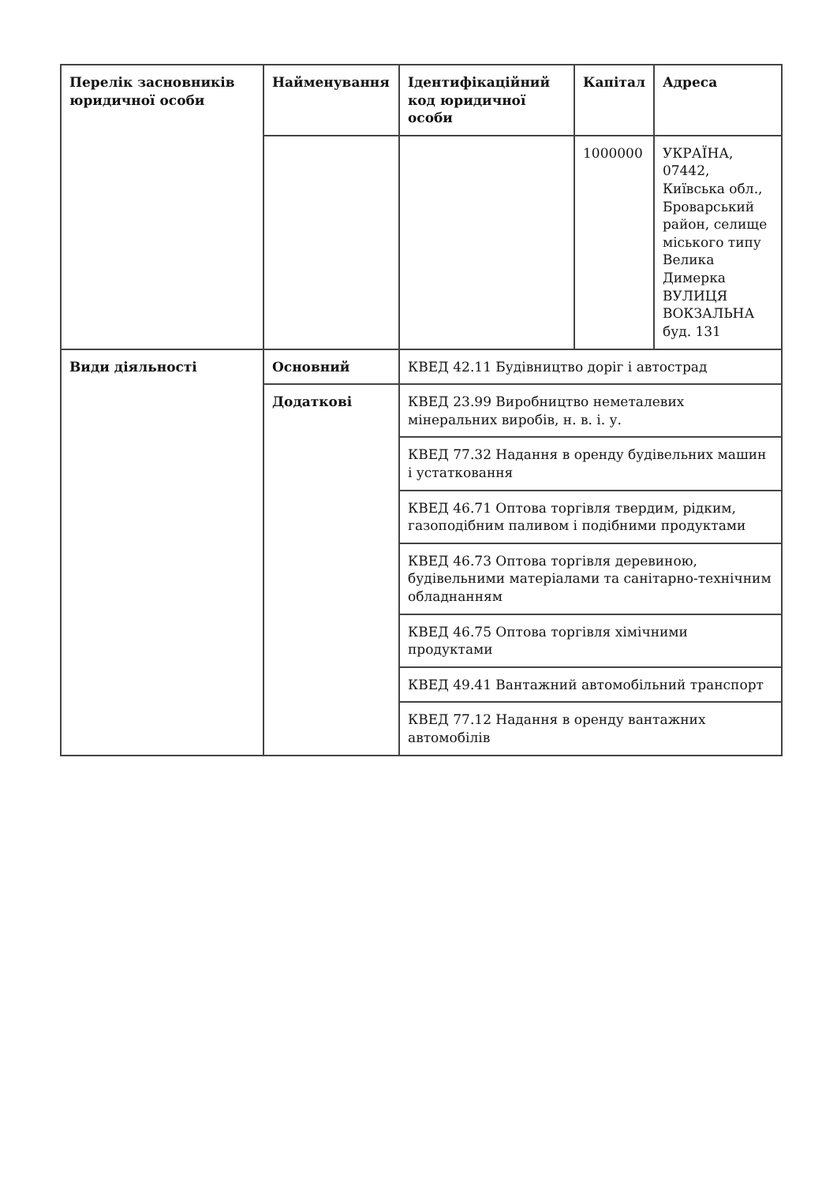| Перелік засновників юридичної особи | Найменування | Ідентифікаційний код юридичної особи | Капітал | Адреса |
| | | | 1000000 | УКРАЇНА, 07442, Київська обл., Броварський район, селище міського типу Велика Димерка ВУЛИЦЯ ВОКЗАЛЬНА буд. 131 |
| Види діяльності | Основний | КВЕД 42.11 Будівництво доріг і автострад | | |
| | Додаткові | КВЕД 23.99 Виробництво неметалевих мінеральних виробів, н. в. і. у. | | |
| | | КВЕД 77.32 Надання в оренду будівельних машин і устатковання | | |
| | | КВЕД 46.71 Оптова торгівля твердим, рідким, газоподібним паливом і подібними продуктами | | |
| | | КВЕД 46.73 Оптова торгівля деревиною, будівельними матеріалами та санітарно-технічним обладнанням | | |
| | | КВЕД 46.75 Оптова торгівля хімічними продуктами | | |
| | | КВЕД 49.41 Вантажний автомобільний транспорт | | |
| | | КВЕД 77.12 Надання в оренду вантажних автомобілів | | |